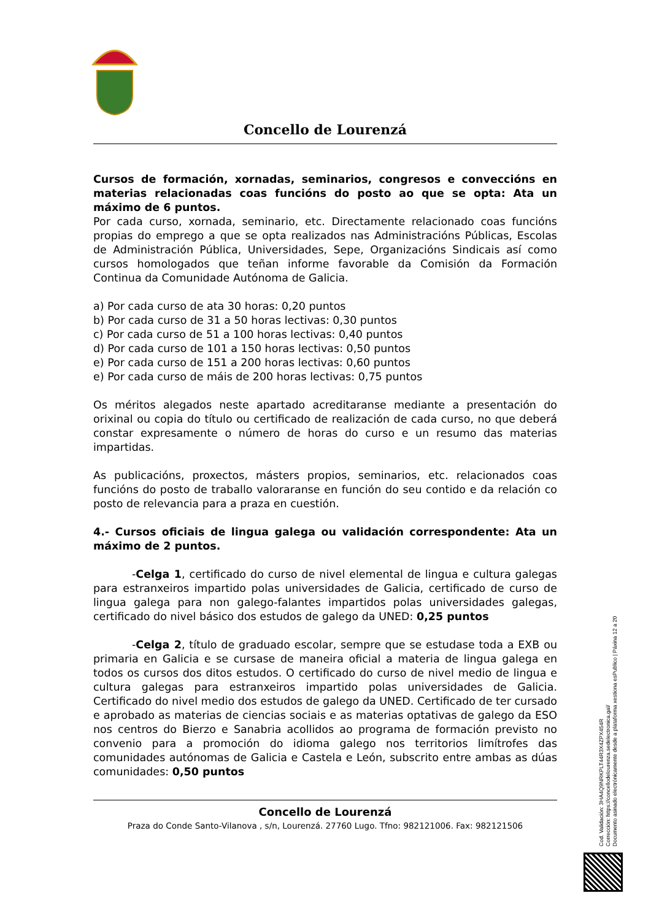Concello de Lourenzá
Cursos de formación, xornadas, seminarios, congresos e conveccións en materias relacionadas coas funcións do posto ao que se opta: Ata un máximo de 6 puntos.
Por cada curso, xornada, seminario, etc. Directamente relacionado coas funcións propias do emprego a que se opta realizados nas Administracións Públicas, Escolas de Administración Pública, Universidades, Sepe, Organizacións Sindicais así como cursos homologados que teñan informe favorable da Comisión da Formación Continua da Comunidade Autónoma de Galicia.
a) Por cada curso de ata 30 horas: 0,20 puntos
b) Por cada curso de 31 a 50 horas lectivas: 0,30 puntos
c) Por cada curso de 51 a 100 horas lectivas: 0,40 puntos
d) Por cada curso de 101 a 150 horas lectivas: 0,50 puntos
e) Por cada curso de 151 a 200 horas lectivas: 0,60 puntos
e) Por cada curso de máis de 200 horas lectivas: 0,75 puntos
Os méritos alegados neste apartado acreditaranse mediante a presentación do orixinal ou copia do título ou certificado de realización de cada curso, no que deberá constar expresamente o número de horas do curso e un resumo das materias impartidas.
As publicacións, proxectos, másters propios, seminarios, etc. relacionados coas funcións do posto de traballo valoraranse en función do seu contido e da relación co posto de relevancia para a praza en cuestión.
4.- Cursos oficiais de lingua galega ou validación correspondente: Ata un máximo de 2 puntos.
-Celga 1, certificado do curso de nivel elemental de lingua e cultura galegas para estranxeiros impartido polas universidades de Galicia, certificado de curso de lingua galega para non galego-falantes impartidos polas universidades galegas, certificado do nivel básico dos estudos de galego da UNED: 0,25 puntos
-Celga 2, título de graduado escolar, sempre que se estudase toda a EXB ou primaria en Galicia e se cursase de maneira oficial a materia de lingua galega en todos os cursos dos ditos estudos. O certificado do curso de nivel medio de lingua e cultura galegas para estranxeiros impartido polas universidades de Galicia. Certificado do nivel medio dos estudos de galego da UNED. Certificado de ter cursado e aprobado as materias de ciencias sociais e as materias optativas de galego da ESO nos centros do Bierzo e Sanabria acollidos ao programa de formación previsto no convenio para a promoción do idioma galego nos territorios limítrofes das comunidades autónomas de Galicia e Castela e León, subscrito entre ambas as dúas comunidades: 0,50 puntos
Concello de Lourenzá
Praza do Conde Santo-Vilanova , s/n, Lourenzá. 27760 Lugo. Tfno: 982121006. Fax: 982121506
Cod. Validación: 3HA4Q9NRKPLT44R3X4ZPX454R
Corrección: https://concellodelourenza.sedelectronica.gal/
Documento asinado electrónicamente desde a plataforma xestiona esPublico | Páxina 12 a 20